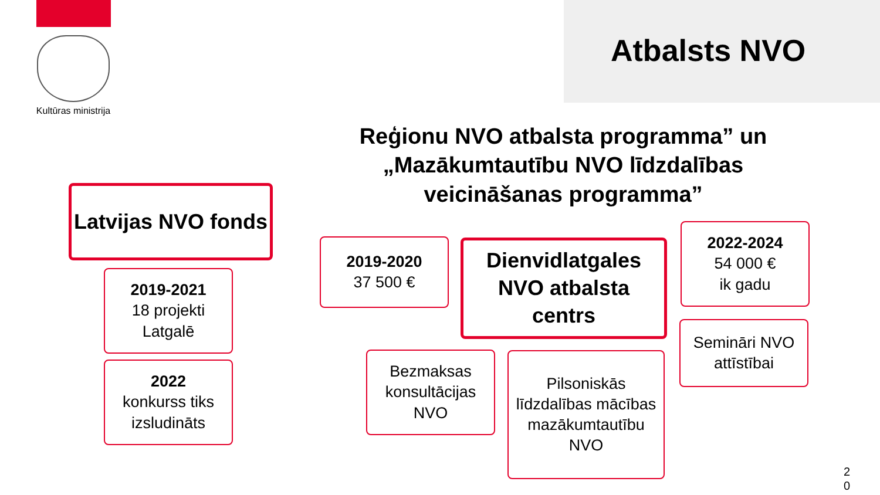Kultūras ministrija
Atbalsts NVO
Latvijas NVO fonds
2019-2021
18 projekti Latgalē
2022
konkurss tiks izsludināts
Reģionu NVO atbalsta programma” un „Mazākumtautību NVO līdzdalības veicināšanas programma”
2019-2020
37 500 €
Dienvidlatgales NVO atbalsta centrs
2022-2024
54 000 €
ik gadu
Semināri NVO attīstībai
Bezmaksas konsultācijas NVO
Pilsoniskās līdzdalības mācības mazākumtautību NVO
2 0